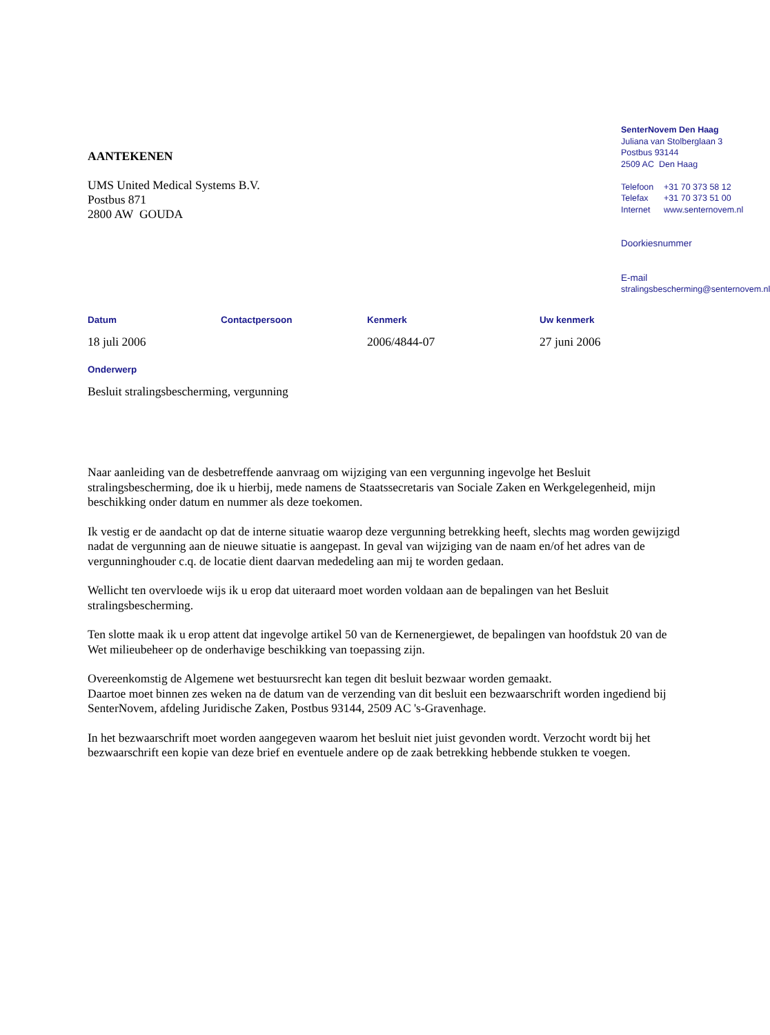AANTEKENEN
UMS United Medical Systems B.V.
Postbus 871
2800 AW GOUDA
SenterNovem Den Haag
Juliana van Stolberglaan 3
Postbus 93144
2509 AC Den Haag
Telefoon +31 70 373 58 12
Telefax +31 70 373 51 00
Internet www.senternovem.nl
Doorkiesnummer
E-mail
stralingsbescherming@senternovem.nl
Datum Contactpersoon Kenmerk Uw kenmerk
18 juli 2006 2006/4844-07 27 juni 2006
Onderwerp
Besluit stralingsbescherming, vergunning
Naar aanleiding van de desbetreffende aanvraag om wijziging van een vergunning ingevolge het Besluit stralingsbescherming, doe ik u hierbij, mede namens de Staatssecretaris van Sociale Zaken en Werkgelegenheid, mijn beschikking onder datum en nummer als deze toekomen.
Ik vestig er de aandacht op dat de interne situatie waarop deze vergunning betrekking heeft, slechts mag worden gewijzigd nadat de vergunning aan de nieuwe situatie is aangepast. In geval van wijziging van de naam en/of het adres van de vergunninghouder c.q. de locatie dient daarvan mededeling aan mij te worden gedaan.
Wellicht ten overvloede wijs ik u erop dat uiteraard moet worden voldaan aan de bepalingen van het Besluit stralingsbescherming.
Ten slotte maak ik u erop attent dat ingevolge artikel 50 van de Kernenergiewet, de bepalingen van hoofdstuk 20 van de Wet milieubeheer op de onderhavige beschikking van toepassing zijn.
Overeenkomstig de Algemene wet bestuursrecht kan tegen dit besluit bezwaar worden gemaakt.
Daartoe moet binnen zes weken na de datum van de verzending van dit besluit een bezwaarschrift worden ingediend bij SenterNovem, afdeling Juridische Zaken, Postbus 93144, 2509 AC 's-Gravenhage.
In het bezwaarschrift moet worden aangegeven waarom het besluit niet juist gevonden wordt. Verzocht wordt bij het bezwaarschrift een kopie van deze brief en eventuele andere op de zaak betrekking hebbende stukken te voegen.